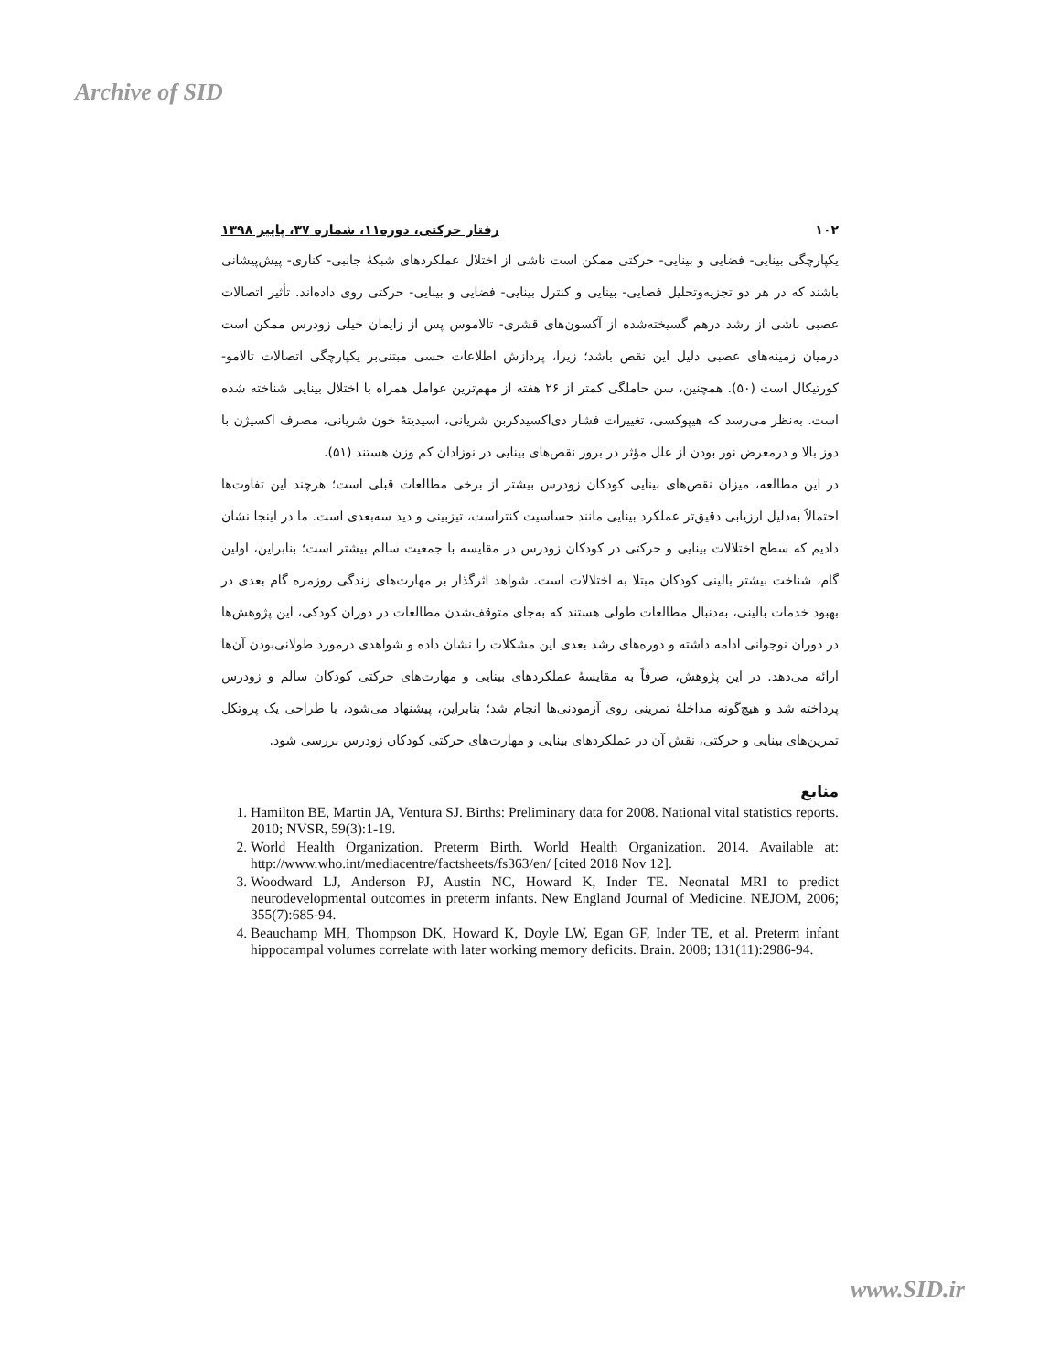Archive of SID
۱۰۲ رفتار حرکتی، دوره۱۱، شماره ۳۷، پاییز ۱۳۹۸
یکپارچگی بینایی- فضایی و بینایی- حرکتی ممکن است ناشی از اختلال عملکردهای شبکۀ جانبی- کناری- پیش‌پیشانی باشند که در هر دو تجزیه‌وتحلیل فضایی- بینایی و کنترل بینایی- فضایی و بینایی- حرکتی روی داده‌اند. تأثیر اتصالات عصبی ناشی از رشد درهم گسیخته‌شده از آکسون‌های قشری- تالاموس پس از زایمان خیلی زودرس ممکن است درمیان زمینه‌های عصبی دلیل این نقص باشد؛ زیرا، پردازش اطلاعات حسی مبتنی‌بر یکپارچگی اتصالات تالامو-کورتیکال است (۵۰). همچنین، سن حاملگی کمتر از ۲۶ هفته از مهم‌ترین عوامل همراه با اختلال بینایی شناخته شده است. به‌نظر می‌رسد که هیپوکسی، تغییرات فشار دی‌اکسیدکربن شریانی، اسیدیتۀ خون شریانی، مصرف اکسیژن با دوز بالا و درمعرض نور بودن از علل مؤثر در بروز نقص‌های بینایی در نوزادان کم وزن هستند (۵۱).
در این مطالعه، میزان نقص‌های بینایی کودکان زودرس بیشتر از برخی مطالعات قبلی است؛ هرچند این تفاوت‌ها احتمالاً به‌دلیل ارزیابی دقیق‌تر عملکرد بینایی مانند حساسیت کنتراست، تیزبینی و دید سه‌بعدی است. ما در اینجا نشان دادیم که سطح اختلالات بینایی و حرکتی در کودکان زودرس در مقایسه با جمعیت سالم بیشتر است؛ بنابراین، اولین گام، شناخت بیشتر بالینی کودکان مبتلا به اختلالات است. شواهد اثرگذار بر مهارت‌های زندگی روزمره گام بعدی در بهبود خدمات بالینی، به‌دنبال مطالعات طولی هستند که به‌جای متوقف‌شدن مطالعات در دوران کودکی، این پژوهش‌ها در دوران نوجوانی ادامه داشته و دوره‌های رشد بعدی این مشکلات را نشان داده و شواهدی درمورد طولانی‌بودن آن‌ها ارائه می‌دهد. در این پژوهش، صرفاً به مقایسۀ عملکردهای بینایی و مهارت‌های حرکتی کودکان سالم و زودرس پرداخته شد و هیچ‌گونه مداخلۀ تمرینی روی آزمودنی‌ها انجام شد؛ بنابراین، پیشنهاد می‌شود، با طراحی یک پروتکل تمرین‌های بینایی و حرکتی، نقش آن در عملکردهای بینایی و مهارت‌های حرکتی کودکان زودرس بررسی شود.
منابع
1. Hamilton BE, Martin JA, Ventura SJ. Births: Preliminary data for 2008. National vital statistics reports. 2010; NVSR, 59(3):1-19.
2. World Health Organization. Preterm Birth. World Health Organization. 2014. Available at: http://www.who.int/mediacentre/factsheets/fs363/en/ [cited 2018 Nov 12].
3. Woodward LJ, Anderson PJ, Austin NC, Howard K, Inder TE. Neonatal MRI to predict neurodevelopmental outcomes in preterm infants. New England Journal of Medicine. NEJOM, 2006; 355(7):685-94.
4. Beauchamp MH, Thompson DK, Howard K, Doyle LW, Egan GF, Inder TE, et al. Preterm infant hippocampal volumes correlate with later working memory deficits. Brain. 2008; 131(11):2986-94.
www.SID.ir